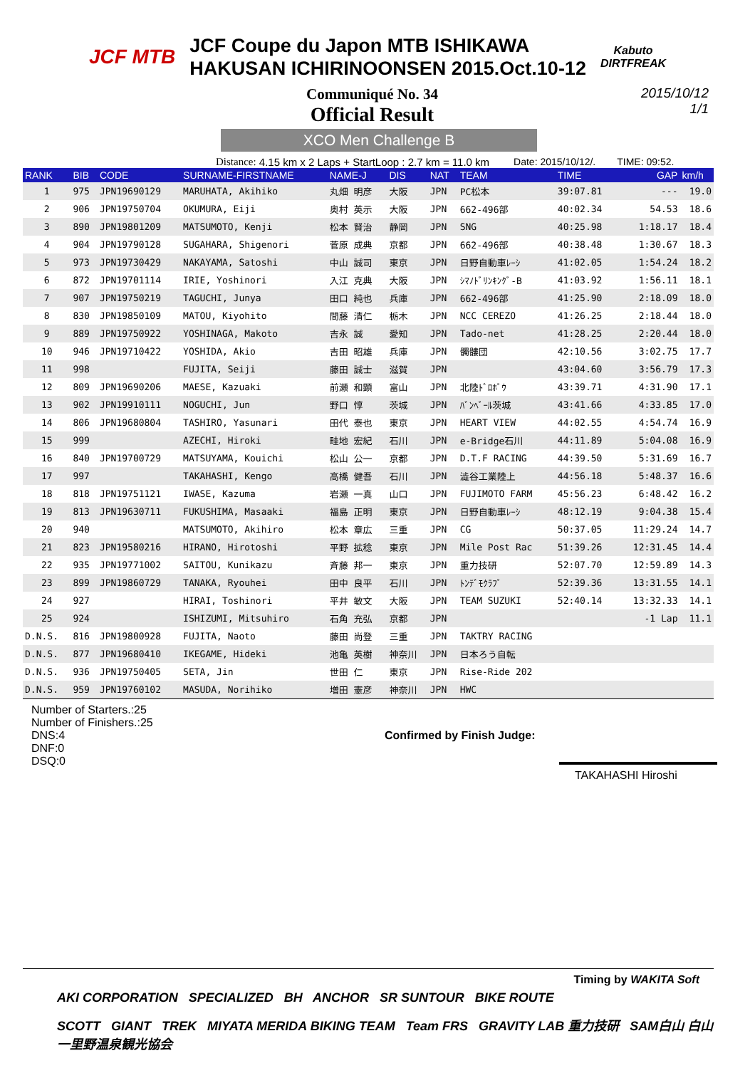JCF MTB
JCF Coupe du Japon MTB ISHIKAWA
HAKUSAN ICHIRINOONSEN 2015.Oct.10-12
Kabuto
DIRTFREAK
Communiqué No. 34
Official Result
2015/10/12
1/1
XCO Men Challenge B
Distance: 4.15 km x 2 Laps + StartLoop : 2.7 km = 11.0 km Date: 2015/10/12/. TIME: 09:52.
| RANK | BIB | CODE | SURNAME-FIRSTNAME | NAME-J | DIS | NAT | TEAM | TIME | GAP | km/h |
| --- | --- | --- | --- | --- | --- | --- | --- | --- | --- | --- |
| 1 | 975 | JPN19690129 | MARUHATA, Akihiko | 丸畑 明彦 | 大阪 | JPN | PC松本 | 39:07.81 | --- | 19.0 |
| 2 | 906 | JPN19750704 | OKUMURA, Eiji | 奥村 英示 | 大阪 | JPN | 662-496部 | 40:02.34 | 54.53 | 18.6 |
| 3 | 890 | JPN19801209 | MATSUMOTO, Kenji | 松本 賢治 | 静岡 | JPN | SNG | 40:25.98 | 1:18.17 | 18.4 |
| 4 | 904 | JPN19790128 | SUGAHARA, Shigenori | 菅原 成典 | 京都 | JPN | 662-496部 | 40:38.48 | 1:30.67 | 18.3 |
| 5 | 973 | JPN19730429 | NAKAYAMA, Satoshi | 中山 誠司 | 東京 | JPN | 日野自動車ﾚｰｼ | 41:02.05 | 1:54.24 | 18.2 |
| 6 | 872 | JPN19701114 | IRIE, Yoshinori | 入江 克典 | 大阪 | JPN | ｼﾏﾉﾄﾞﾘﾝｷﾝｸﾞ-B | 41:03.92 | 1:56.11 | 18.1 |
| 7 | 907 | JPN19750219 | TAGUCHI, Junya | 田口 純也 | 兵庫 | JPN | 662-496部 | 41:25.90 | 2:18.09 | 18.0 |
| 8 | 830 | JPN19850109 | MATOU, Kiyohito | 間藤 清仁 | 栃木 | JPN | NCC CEREZO | 41:26.25 | 2:18.44 | 18.0 |
| 9 | 889 | JPN19750922 | YOSHINAGA, Makoto | 吉永 誠 | 愛知 | JPN | Tado-net | 41:28.25 | 2:20.44 | 18.0 |
| 10 | 946 | JPN19710422 | YOSHIDA, Akio | 吉田 昭雄 | 兵庫 | JPN | 髑髏団 | 42:10.56 | 3:02.75 | 17.7 |
| 11 | 998 | | FUJITA, Seiji | 藤田 誠士 | 滋賀 | JPN | | 43:04.60 | 3:56.79 | 17.3 |
| 12 | 809 | JPN19690206 | MAESE, Kazuaki | 前瀬 和顕 | 富山 | JPN | 北陸ﾄﾞﾛﾎﾞｳ | 43:39.71 | 4:31.90 | 17.1 |
| 13 | 902 | JPN19910111 | NOGUCHI, Jun | 野口 惇 | 茨城 | JPN | ﾊﾞﾝﾍﾞｰﾙ茨城 | 43:41.66 | 4:33.85 | 17.0 |
| 14 | 806 | JPN19680804 | TASHIRO, Yasunari | 田代 泰也 | 東京 | JPN | HEART VIEW | 44:02.55 | 4:54.74 | 16.9 |
| 15 | 999 | | AZECHI, Hiroki | 畦地 宏紀 | 石川 | JPN | e-Bridge石川 | 44:11.89 | 5:04.08 | 16.9 |
| 16 | 840 | JPN19700729 | MATSUYAMA, Kouichi | 松山 公一 | 京都 | JPN | D.T.F RACING | 44:39.50 | 5:31.69 | 16.7 |
| 17 | 997 | | TAKAHASHI, Kengo | 高橋 健吾 | 石川 | JPN | 澁谷工業陸上 | 44:56.18 | 5:48.37 | 16.6 |
| 18 | 818 | JPN19751121 | IWASE, Kazuma | 岩瀬 一真 | 山口 | JPN | FUJIMOTO FARM | 45:56.23 | 6:48.42 | 16.2 |
| 19 | 813 | JPN19630711 | FUKUSHIMA, Masaaki | 福島 正明 | 東京 | JPN | 日野自動車ﾚｰｼ | 48:12.19 | 9:04.38 | 15.4 |
| 20 | 940 | | MATSUMOTO, Akihiro | 松本 章広 | 三重 | JPN | CG | 50:37.05 | 11:29.24 | 14.7 |
| 21 | 823 | JPN19580216 | HIRANO, Hirotoshi | 平野 拡稔 | 東京 | JPN | Mile Post Rac | 51:39.26 | 12:31.45 | 14.4 |
| 22 | 935 | JPN19771002 | SAITOU, Kunikazu | 斉藤 邦一 | 東京 | JPN | 重力技研 | 52:07.70 | 12:59.89 | 14.3 |
| 23 | 899 | JPN19860729 | TANAKA, Ryouhei | 田中 良平 | 石川 | JPN | ﾄﾝﾃﾞﾓｸﾗﾌﾞ | 52:39.36 | 13:31.55 | 14.1 |
| 24 | 927 | | HIRAI, Toshinori | 平井 敏文 | 大阪 | JPN | TEAM SUZUKI | 52:40.14 | 13:32.33 | 14.1 |
| 25 | 924 | | ISHIZUMI, Mitsuhiro | 石角 充弘 | 京都 | JPN | | | -1 Lap | 11.1 |
| D.N.S. | 816 | JPN19800928 | FUJITA, Naoto | 藤田 尚登 | 三重 | JPN | TAKTRY RACING | | | |
| D.N.S. | 877 | JPN19680410 | IKEGAME, Hideki | 池亀 英樹 | 神奈川 | JPN | 日本ろう自転 | | | |
| D.N.S. | 936 | JPN19750405 | SETA, Jin | 世田 仁 | 東京 | JPN | Rise-Ride 202 | | | |
| D.N.S. | 959 | JPN19760102 | MASUDA, Norihiko | 増田 憲彦 | 神奈川 | JPN | HWC | | | |
Number of Starters.:25
Number of Finishers.:25
DNS:4
DNF:0
DSQ:0
Confirmed by Finish Judge:
TAKAHASHI Hiroshi
Timing by WAKITA Soft
AKI CORPORATION SPECIALIZED BH ANCHOR SR SUNTOUR BIKE ROUTE
SCOTT GIANT TREK MIYATA MERIDA BIKING TEAM Team FRS GRAVITY LAB 重力技研 SAM白山 白山一里野温泉観光協会